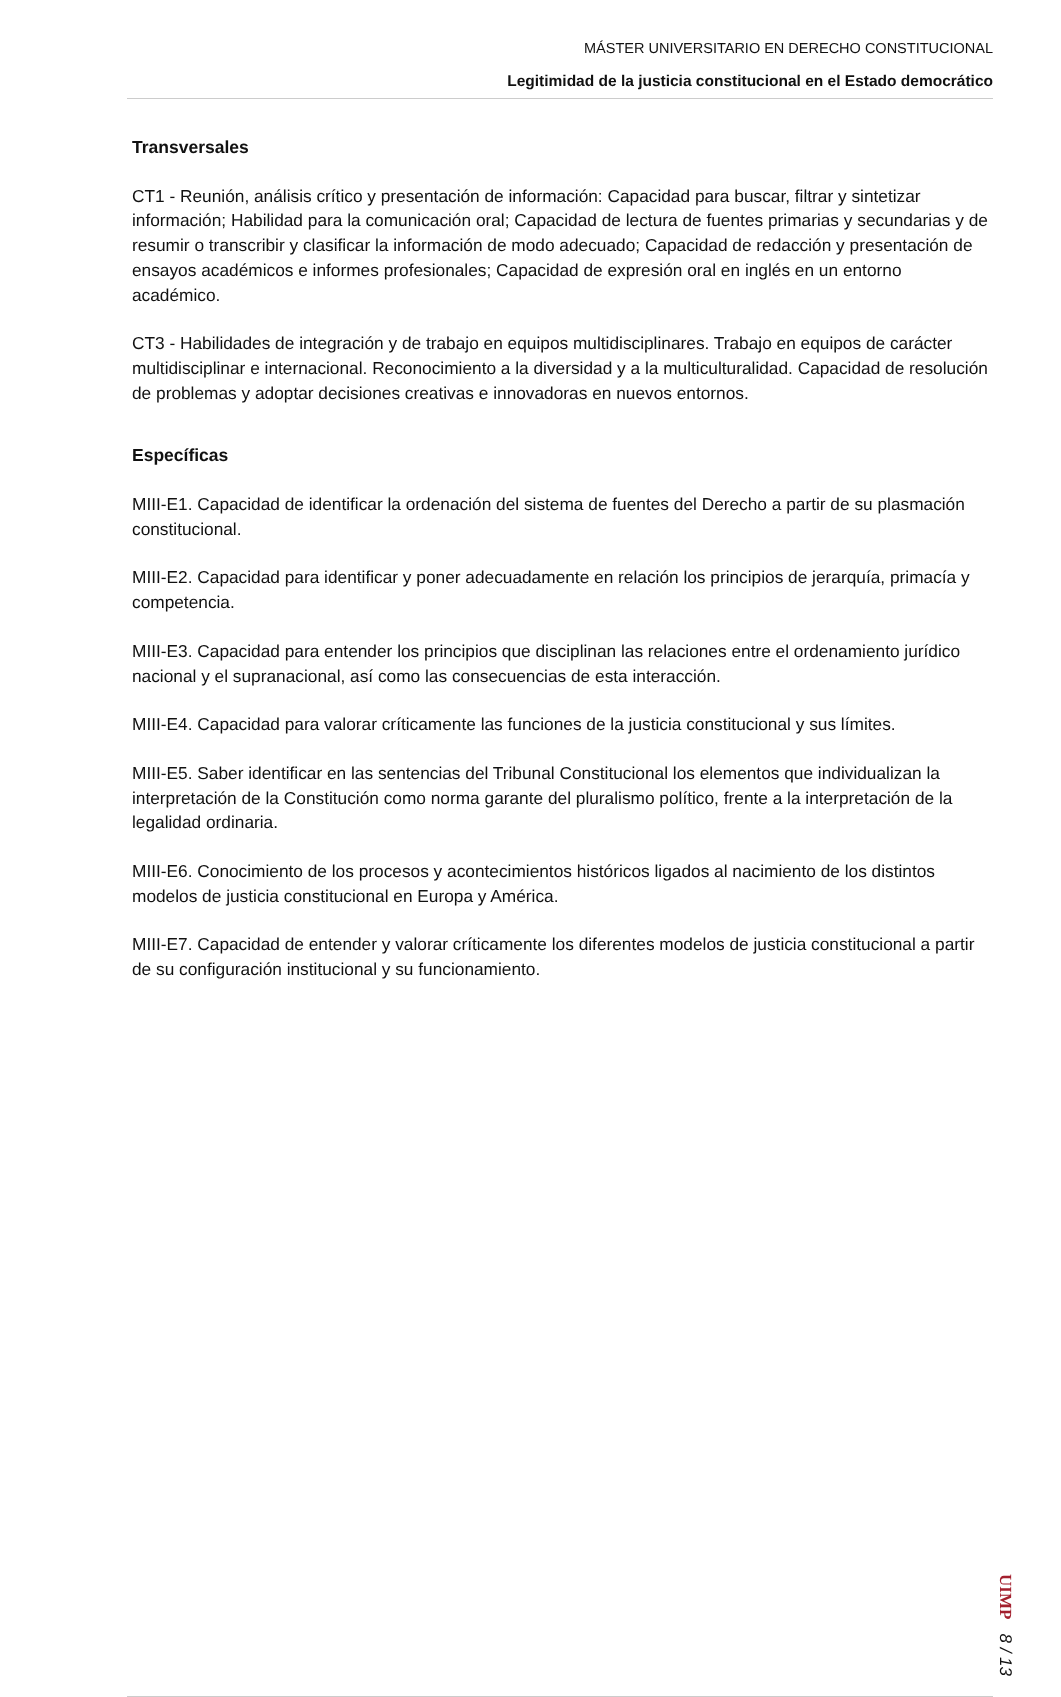MÁSTER UNIVERSITARIO EN DERECHO CONSTITUCIONAL
Legitimidad de la justicia constitucional en el Estado democrático
Transversales
CT1 - Reunión, análisis crítico y presentación de información: Capacidad para buscar, filtrar y sintetizar información; Habilidad para la comunicación oral; Capacidad de lectura de fuentes primarias y secundarias y de resumir o transcribir y clasificar la información de modo adecuado; Capacidad de redacción y presentación de ensayos académicos e informes profesionales; Capacidad de expresión oral en inglés en un entorno académico.
CT3 - Habilidades de integración y de trabajo en equipos multidisciplinares. Trabajo en equipos de carácter multidisciplinar e internacional. Reconocimiento a la diversidad y a la multiculturalidad. Capacidad de resolución de problemas y adoptar decisiones creativas e innovadoras en nuevos entornos.
Específicas
MIII-E1. Capacidad de identificar la ordenación del sistema de fuentes del Derecho a partir de su plasmación constitucional.
MIII-E2. Capacidad para identificar y poner adecuadamente en relación los principios de jerarquía, primacía y competencia.
MIII-E3. Capacidad para entender los principios que disciplinan las relaciones entre el ordenamiento jurídico nacional y el supranacional, así como las consecuencias de esta interacción.
MIII-E4. Capacidad para valorar críticamente las funciones de la justicia constitucional y sus límites.
MIII-E5. Saber identificar en las sentencias del Tribunal Constitucional los elementos que individualizan la interpretación de la Constitución como norma garante del pluralismo político, frente a la interpretación de la legalidad ordinaria.
MIII-E6. Conocimiento de los procesos y acontecimientos históricos ligados al nacimiento de los distintos modelos de justicia constitucional en Europa y América.
MIII-E7. Capacidad de entender y valorar críticamente los diferentes modelos de justicia constitucional a partir de su configuración institucional y su funcionamiento.
UIMP 8 / 13